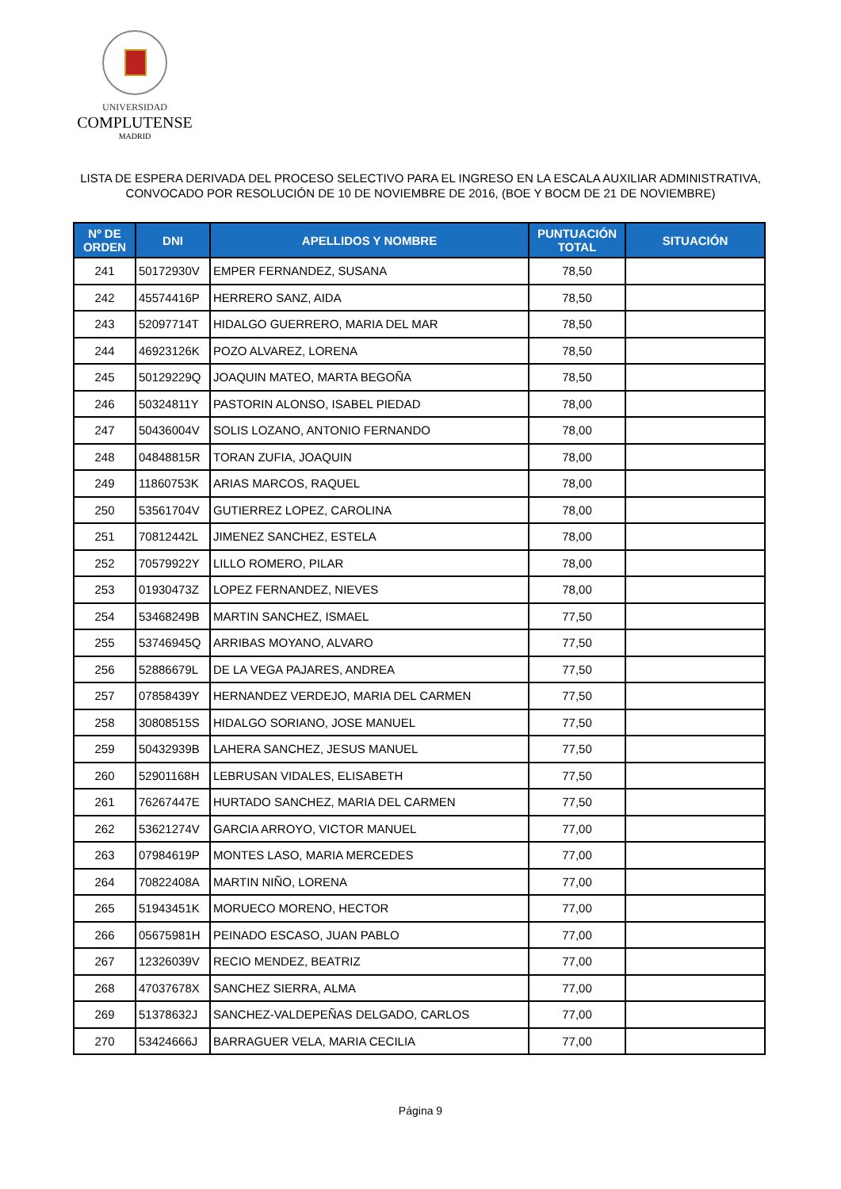UNIVERSIDAD
COMPLUTENSE
MADRID
LISTA DE ESPERA DERIVADA DEL PROCESO SELECTIVO PARA EL INGRESO EN LA ESCALA AUXILIAR ADMINISTRATIVA,
CONVOCADO POR RESOLUCIÓN DE 10 DE NOVIEMBRE DE 2016, (BOE Y BOCM DE 21 DE NOVIEMBRE)
| Nº DE ORDEN | DNI | APELLIDOS Y NOMBRE | PUNTUACIÓN TOTAL | SITUACIÓN |
| --- | --- | --- | --- | --- |
| 241 | 50172930V | EMPER FERNANDEZ, SUSANA | 78,50 | |
| 242 | 45574416P | HERRERO SANZ, AIDA | 78,50 | |
| 243 | 52097714T | HIDALGO GUERRERO, MARIA DEL MAR | 78,50 | |
| 244 | 46923126K | POZO ALVAREZ, LORENA | 78,50 | |
| 245 | 50129229Q | JOAQUIN MATEO, MARTA BEGOÑA | 78,50 | |
| 246 | 50324811Y | PASTORIN ALONSO, ISABEL PIEDAD | 78,00 | |
| 247 | 50436004V | SOLIS LOZANO, ANTONIO FERNANDO | 78,00 | |
| 248 | 04848815R | TORAN ZUFIA, JOAQUIN | 78,00 | |
| 249 | 11860753K | ARIAS MARCOS, RAQUEL | 78,00 | |
| 250 | 53561704V | GUTIERREZ LOPEZ, CAROLINA | 78,00 | |
| 251 | 70812442L | JIMENEZ SANCHEZ, ESTELA | 78,00 | |
| 252 | 70579922Y | LILLO ROMERO, PILAR | 78,00 | |
| 253 | 01930473Z | LOPEZ FERNANDEZ, NIEVES | 78,00 | |
| 254 | 53468249B | MARTIN SANCHEZ, ISMAEL | 77,50 | |
| 255 | 53746945Q | ARRIBAS MOYANO, ALVARO | 77,50 | |
| 256 | 52886679L | DE LA VEGA PAJARES, ANDREA | 77,50 | |
| 257 | 07858439Y | HERNANDEZ VERDEJO, MARIA DEL CARMEN | 77,50 | |
| 258 | 30808515S | HIDALGO SORIANO, JOSE MANUEL | 77,50 | |
| 259 | 50432939B | LAHERA SANCHEZ, JESUS MANUEL | 77,50 | |
| 260 | 52901168H | LEBRUSAN VIDALES, ELISABETH | 77,50 | |
| 261 | 76267447E | HURTADO SANCHEZ, MARIA DEL CARMEN | 77,50 | |
| 262 | 53621274V | GARCIA ARROYO, VICTOR MANUEL | 77,00 | |
| 263 | 07984619P | MONTES LASO, MARIA MERCEDES | 77,00 | |
| 264 | 70822408A | MARTIN NIÑO, LORENA | 77,00 | |
| 265 | 51943451K | MORUECO MORENO, HECTOR | 77,00 | |
| 266 | 05675981H | PEINADO ESCASO, JUAN PABLO | 77,00 | |
| 267 | 12326039V | RECIO MENDEZ, BEATRIZ | 77,00 | |
| 268 | 47037678X | SANCHEZ SIERRA, ALMA | 77,00 | |
| 269 | 51378632J | SANCHEZ-VALDEPEÑAS DELGADO, CARLOS | 77,00 | |
| 270 | 53424666J | BARRAGUER VELA, MARIA CECILIA | 77,00 | |
Página 9